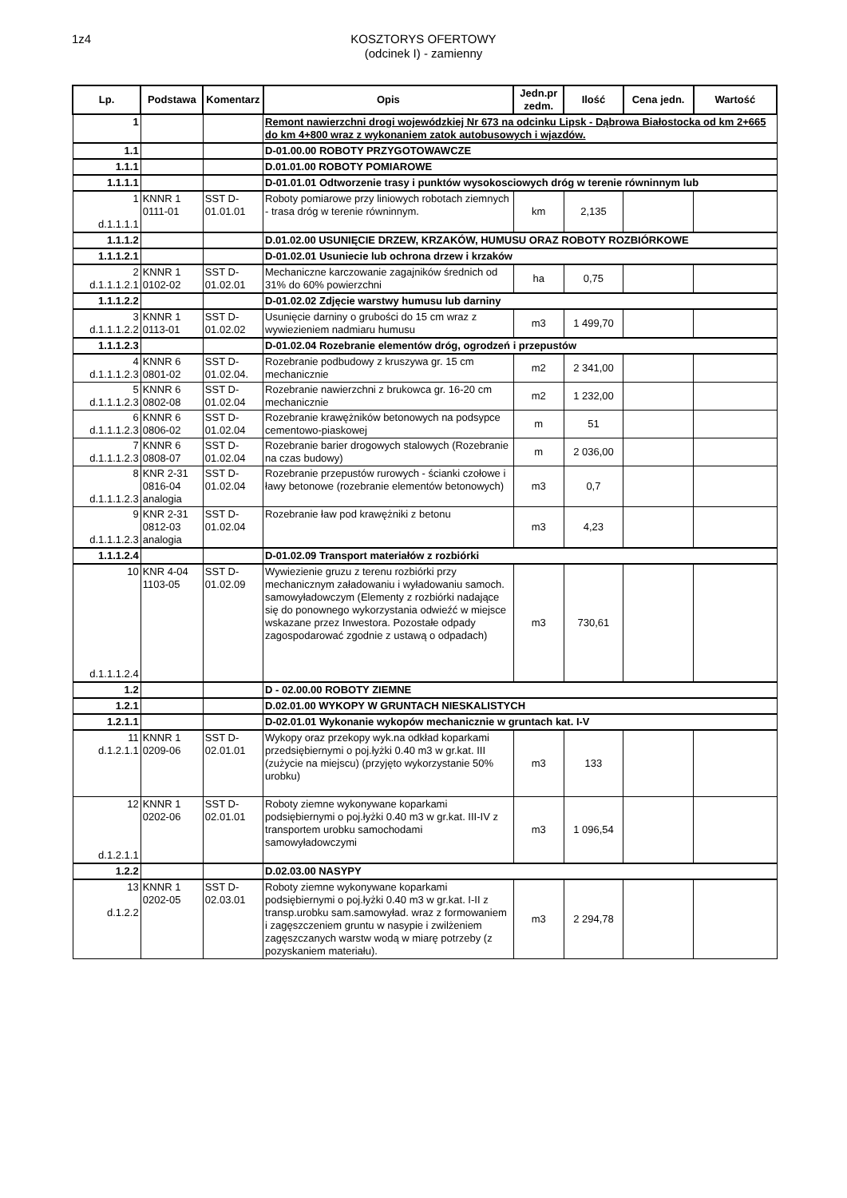1z4 KOSZTORYS OFERTOWY
(odcinek I) - zamienny
| Lp. | Podstawa | Komentarz | Opis | Jedn.pr zedm. | Ilość | Cena jedn. | Wartość |
| --- | --- | --- | --- | --- | --- | --- | --- |
| 1 | | | Remont nawierzchni drogi wojewódzkiej Nr 673 na odcinku Lipsk - Dąbrowa Białostocka od km 2+665 do km 4+800 wraz z wykonaniem zatok autobusowych i wjazdów. | | | | |
| 1.1 | | | D-01.00.00 ROBOTY PRZYGOTOWAWCZE | | | | |
| 1.1.1 | | | D.01.01.00 ROBOTY POMIAROWE | | | | |
| 1.1.1.1 | | | D-01.01.01 Odtworzenie trasy i punktów wysokosciowych dróg w terenie równinnym lub | | | | |
| 1 d.1.1.1.1 | KNNR 1 0111-01 | SST D-01.01.01 | Roboty pomiarowe przy liniowych robotach ziemnych - trasa dróg w terenie równinnym. | km | 2,135 | | |
| 1.1.1.2 | | | D.01.02.00 USUNIĘCIE DRZEW, KRZAKÓW, HUMUSU ORAZ ROBOTY ROZBIÓRKOWE | | | | |
| 1.1.1.2.1 | | | D-01.02.01 Usuniecie lub ochrona drzew i krzaków | | | | |
| 2 d.1.1.1.2.1 | KNNR 1 0102-02 | SST D-01.02.01 | Mechaniczne karczowanie zagajników średnich od 31% do 60% powierzchni | ha | 0,75 | | |
| 1.1.1.2.2 | | | D-01.02.02 Zdjęcie warstwy humusu lub darniny | | | | |
| 3 d.1.1.1.2.2 | KNNR 1 0113-01 | SST D-01.02.02 | Usunięcie darniny o grubości do 15 cm wraz z wywiezieniem nadmiaru humusu | m3 | 1 499,70 | | |
| 1.1.1.2.3 | | | D-01.02.04 Rozebranie elementów dróg, ogrodzeń i przepustów | | | | |
| 4 d.1.1.1.2.3 | KNNR 6 0801-02 | SST D-01.02.04. | Rozebranie podbudowy z kruszywa gr. 15 cm mechanicznie | m2 | 2 341,00 | | |
| 5 d.1.1.1.2.3 | KNNR 6 0802-08 | SST D-01.02.04 | Rozebranie nawierzchni z brukowca gr. 16-20 cm mechanicznie | m2 | 1 232,00 | | |
| 6 d.1.1.1.2.3 | KNNR 6 0806-02 | SST D-01.02.04 | Rozebranie krawężników betonowych na podsypce cementowo-piaskowej | m | 51 | | |
| 7 d.1.1.1.2.3 | KNNR 6 0808-07 | SST D-01.02.04 | Rozebranie barier drogowych stalowych (Rozebranie na czas budowy) | m | 2 036,00 | | |
| 8 d.1.1.1.2.3 | KNR 2-31 0816-04 analogia | SST D-01.02.04 | Rozebranie przepustów rurowych - ścianki czołowe i ławy betonowe (rozebranie elementów betonowych) | m3 | 0,7 | | |
| 9 d.1.1.1.2.3 | KNR 2-31 0812-03 analogia | SST D-01.02.04 | Rozebranie ław pod krawężniki z betonu | m3 | 4,23 | | |
| 1.1.1.2.4 | | | D-01.02.09 Transport materiałów z rozbiórki | | | | |
| 10 d.1.1.1.2.4 | KNR 4-04 1103-05 | SST D-01.02.09 | Wywiezienie gruzu z terenu rozbiórki przy mechanicznym załadowaniu i wyładowaniu samoch. samowyładowczym (Elementy z rozbiórki nadające się do ponownego wykorzystania odwieźć w miejsce wskazane przez Inwestora. Pozostałe odpady zagospodarować zgodnie z ustawą o odpadach) | m3 | 730,61 | | |
| 1.2 | | | D - 02.00.00 ROBOTY ZIEMNE | | | | |
| 1.2.1 | | | D.02.01.00 WYKOPY W GRUNTACH NIESKALISTYCH | | | | |
| 1.2.1.1 | | | D-02.01.01 Wykonanie wykopów mechanicznie w gruntach kat. I-V | | | | |
| 11 d.1.2.1.1 | KNNR 1 0209-06 | SST D-02.01.01 | Wykopy oraz przekopy wyk.na odkład koparkami przedsiębiernymi o poj.łyżki 0.40 m3 w gr.kat. III (zużycie na miejscu) (przyjęto wykorzystanie 50% urobku) | m3 | 133 | | |
| 12 d.1.2.1.1 | KNNR 1 0202-06 | SST D-02.01.01 | Roboty ziemne wykonywane koparkami podsiębiernymi o poj.łyżki 0.40 m3 w gr.kat. III-IV z transportem urobku samochodami samowyładowczymi | m3 | 1 096,54 | | |
| 1.2.2 | | | D.02.03.00 NASYPY | | | | |
| 13 d.1.2.2 | KNNR 1 0202-05 | SST D-02.03.01 | Roboty ziemne wykonywane koparkami podsiębiernymi o poj.łyżki 0.40 m3 w gr.kat. I-II z transp.urobku sam.samowyład. wraz z formowaniem i zagęszczeniem gruntu w nasypie i zwilżeniem zagęszczanych warstw wodą w miarę potrzeby (z pozyskaniem materiału). | m3 | 2 294,78 | | |